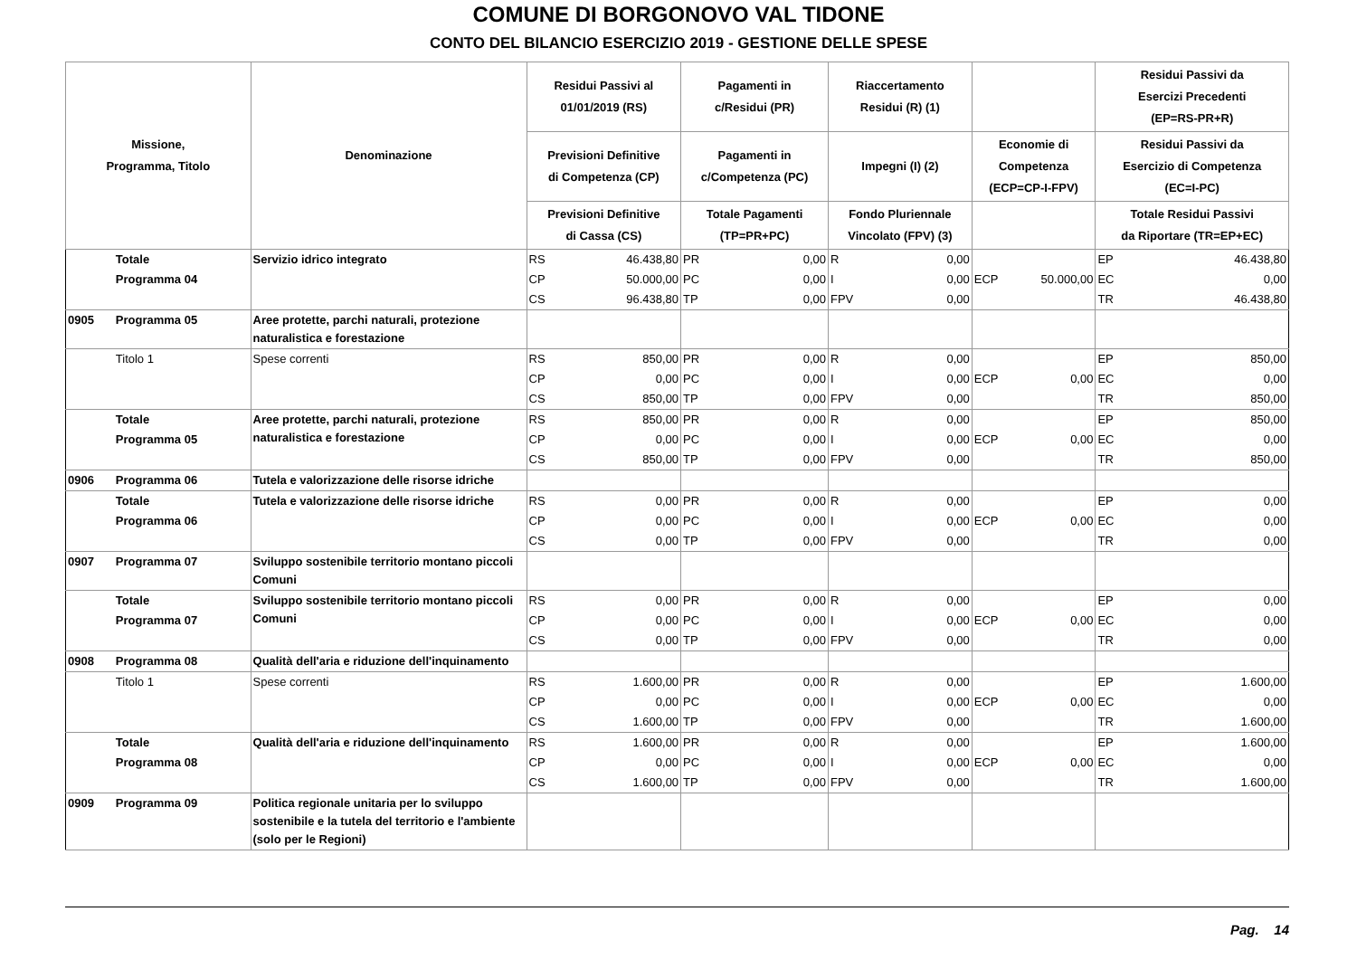COMUNE DI BORGONOVO VAL TIDONE
CONTO DEL BILANCIO ESERCIZIO 2019 - GESTIONE DELLE SPESE
| Missione, Programma, Titolo | | Denominazione | Residui Passivi al 01/01/2019 (RS) | | Pagamenti in c/Residui (PR) | | Riaccertamento Residui (R) (1) | | | | Residui Passivi da Esercizi Precedenti (EP=RS-PR+R) | |
| --- | --- | --- | --- | --- | --- | --- | --- | --- | --- | --- | --- | --- |
| | | | Previsioni Definitive di Competenza (CP) | | Pagamenti in c/Competenza (PC) | | Impegni (I) (2) | | Economie di Competenza (ECP=CP-I-FPV) | | Residui Passivi da Esercizio di Competenza (EC=I-PC) | |
| | | | Previsioni Definitive di Cassa (CS) | | Totale Pagamenti (TP=PR+PC) | | Fondo Pluriennale Vincolato (FPV) (3) | | | | Totale Residui Passivi da Riportare (TR=EP+EC) | |
| | Totale | Servizio idrico integrato | RS | 46.438,80 | PR | 0,00 | R | 0,00 | | | EP | 46.438,80 |
| | Programma 04 | | CP | 50.000,00 | PC | 0,00 | I | 0,00 | ECP | 50.000,00 | EC | 0,00 |
| | | | CS | 96.438,80 | TP | 0,00 | FPV | 0,00 | | | TR | 46.438,80 |
| 0905 | Programma 05 | Aree protette, parchi naturali, protezione naturalistica e forestazione | | | | | | | | | | |
| | Titolo 1 | Spese correnti | RS | 850,00 | PR | 0,00 | R | 0,00 | | | EP | 850,00 |
| | | | CP | 0,00 | PC | 0,00 | I | 0,00 | ECP | 0,00 | EC | 0,00 |
| | | | CS | 850,00 | TP | 0,00 | FPV | 0,00 | | | TR | 850,00 |
| | Totale | Aree protette, parchi naturali, protezione naturalistica e forestazione | RS | 850,00 | PR | 0,00 | R | 0,00 | | | EP | 850,00 |
| | Programma 05 | | CP | 0,00 | PC | 0,00 | I | 0,00 | ECP | 0,00 | EC | 0,00 |
| | | | CS | 850,00 | TP | 0,00 | FPV | 0,00 | | | TR | 850,00 |
| 0906 | Programma 06 | Tutela e valorizzazione delle risorse idriche | | | | | | | | | | |
| | Totale | Tutela e valorizzazione delle risorse idriche | RS | 0,00 | PR | 0,00 | R | 0,00 | | | EP | 0,00 |
| | Programma 06 | | CP | 0,00 | PC | 0,00 | I | 0,00 | ECP | 0,00 | EC | 0,00 |
| | | | CS | 0,00 | TP | 0,00 | FPV | 0,00 | | | TR | 0,00 |
| 0907 | Programma 07 | Sviluppo sostenibile territorio montano piccoli Comuni | | | | | | | | | | |
| | Totale | Sviluppo sostenibile territorio montano piccoli Comuni | RS | 0,00 | PR | 0,00 | R | 0,00 | | | EP | 0,00 |
| | Programma 07 | | CP | 0,00 | PC | 0,00 | I | 0,00 | ECP | 0,00 | EC | 0,00 |
| | | | CS | 0,00 | TP | 0,00 | FPV | 0,00 | | | TR | 0,00 |
| 0908 | Programma 08 | Qualità dell'aria e riduzione dell'inquinamento | | | | | | | | | | |
| | Titolo 1 | Spese correnti | RS | 1.600,00 | PR | 0,00 | R | 0,00 | | | EP | 1.600,00 |
| | | | CP | 0,00 | PC | 0,00 | I | 0,00 | ECP | 0,00 | EC | 0,00 |
| | | | CS | 1.600,00 | TP | 0,00 | FPV | 0,00 | | | TR | 1.600,00 |
| | Totale | Qualità dell'aria e riduzione dell'inquinamento | RS | 1.600,00 | PR | 0,00 | R | 0,00 | | | EP | 1.600,00 |
| | Programma 08 | | CP | 0,00 | PC | 0,00 | I | 0,00 | ECP | 0,00 | EC | 0,00 |
| | | | CS | 1.600,00 | TP | 0,00 | FPV | 0,00 | | | TR | 1.600,00 |
| 0909 | Programma 09 | Politica regionale unitaria per lo sviluppo sostenibile e la tutela del territorio e l'ambiente (solo per le Regioni) | | | | | | | | | | |
Pag. 14